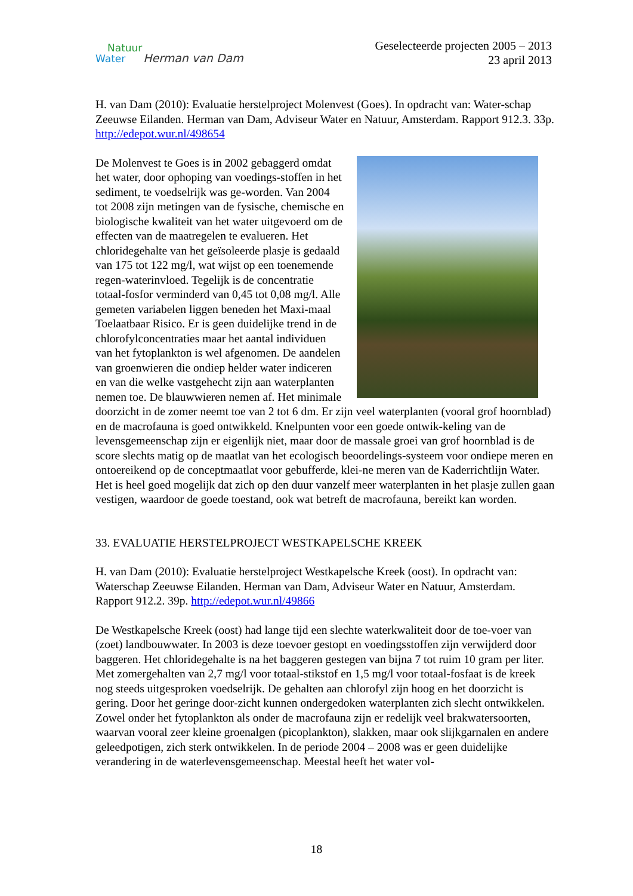Natuur
Water Herman van Dam
Geselecteerde projecten 2005 – 2013
23 april 2013
H. van Dam (2010): Evaluatie herstelproject Molenvest (Goes). In opdracht van: Water-schap Zeeuwse Eilanden. Herman van Dam, Adviseur Water en Natuur, Amsterdam. Rapport 912.3. 33p. http://edepot.wur.nl/498654
De Molenvest te Goes is in 2002 gebaggerd omdat het water, door ophoping van voedings-stoffen in het sediment, te voedselrijk was ge-worden. Van 2004 tot 2008 zijn metingen van de fysische, chemische en biologische kwaliteit van het water uitgevoerd om de effecten van de maatregelen te evalueren. Het chloridegehalte van het geïsoleerde plasje is gedaald van 175 tot 122 mg/l, wat wijst op een toenemende regen-waterinvloed. Tegelijk is de concentratie totaal-fosfor verminderd van 0,45 tot 0,08 mg/l. Alle gemeten variabelen liggen beneden het Maxi-maal Toelaatbaar Risico. Er is geen duidelijke trend in de chlorofylconcentraties maar het aantal individuen van het fytoplankton is wel afgenomen. De aandelen van groenwieren die ondiep helder water indiceren en van die welke vastgehecht zijn aan waterplanten nemen toe. De blauwwieren nemen af. Het minimale doorzicht in de zomer neemt toe van 2 tot 6 dm. Er zijn veel waterplanten (vooral grof hoornblad) en de macrofauna is goed ontwikkeld. Knelpunten voor een goede ontwik-keling van de levensgemeenschap zijn er eigenlijk niet, maar door de massale groei van grof hoornblad is de score slechts matig op de maatlat van het ecologisch beoordelings-systeem voor ondiepe meren en ontoereikend op de conceptmaatlat voor gebufferde, klei-ne meren van de Kaderrichtlijn Water. Het is heel goed mogelijk dat zich op den duur vanzelf meer waterplanten in het plasje zullen gaan vestigen, waardoor de goede toestand, ook wat betreft de macrofauna, bereikt kan worden.
33. EVALUATIE HERSTELPROJECT WESTKAPELSCHE KREEK
H. van Dam (2010): Evaluatie herstelproject Westkapelsche Kreek (oost). In opdracht van: Waterschap Zeeuwse Eilanden. Herman van Dam, Adviseur Water en Natuur, Amsterdam. Rapport 912.2. 39p. http://edepot.wur.nl/49866
De Westkapelsche Kreek (oost) had lange tijd een slechte waterkwaliteit door de toe-voer van (zoet) landbouwwater. In 2003 is deze toevoer gestopt en voedingsstoffen zijn verwijderd door baggeren. Het chloridegehalte is na het baggeren gestegen van bijna 7 tot ruim 10 gram per liter. Met zomergehalten van 2,7 mg/l voor totaal-stikstof en 1,5 mg/l voor totaal-fosfaat is de kreek nog steeds uitgesproken voedselrijk. De gehalten aan chlorofyl zijn hoog en het doorzicht is gering. Door het geringe door-zicht kunnen ondergedoken waterplanten zich slecht ontwikkelen. Zowel onder het fytoplankton als onder de macrofauna zijn er redelijk veel brakwatersoorten, waarvan vooral zeer kleine groenalgen (picoplankton), slakken, maar ook slijkgarnalen en andere geleedpotigen, zich sterk ontwikkelen. In de periode 2004 – 2008 was er geen duidelijke verandering in de waterlevensgemeenschap. Meestal heeft het water vol-
18